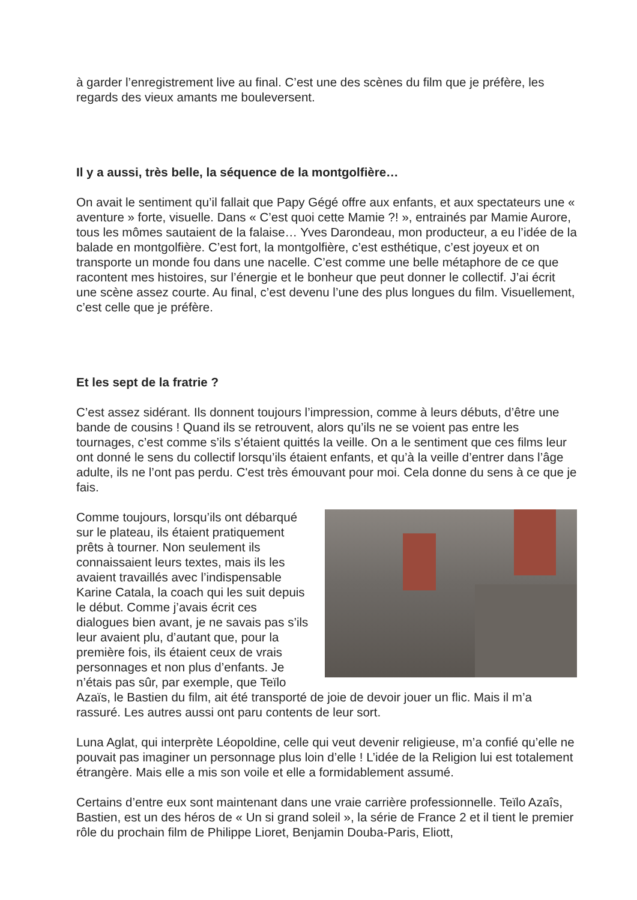à garder l’enregistrement live au final. C’est une des scènes du film que je préfère, les regards des vieux amants me bouleversent.
Il y a aussi, très belle, la séquence de la montgolfière…
On avait le sentiment qu’il fallait que Papy Gégé offre aux enfants, et aux spectateurs une « aventure » forte, visuelle. Dans « C’est quoi cette Mamie ?! », entrainés par Mamie Aurore, tous les mômes sautaient de la falaise… Yves Darondeau, mon producteur, a eu l’idée de la balade en montgolfière. C’est fort, la montgolfière, c’est esthétique, c’est joyeux et on transporte un monde fou dans une nacelle. C’est comme une belle métaphore de ce que racontent mes histoires, sur l’énergie et le bonheur que peut donner le collectif. J’ai écrit une scène assez courte. Au final, c’est devenu l’une des plus longues du film. Visuellement, c’est celle que je préfère.
Et les sept de la fratrie ?
C’est assez sidérant. Ils donnent toujours l’impression, comme à leurs débuts, d’être une bande de cousins ! Quand ils se retrouvent, alors qu’ils ne se voient pas entre les tournages, c’est comme s’ils s’étaient quittés la veille. On a le sentiment que ces films leur ont donné le sens du collectif lorsqu’ils étaient enfants, et qu’à la veille d’entrer dans l’âge adulte, ils ne l’ont pas perdu. C'est très émouvant pour moi. Cela donne du sens à ce que je fais.
Comme toujours, lorsqu’ils ont débarqué sur le plateau, ils étaient pratiquement prêts à tourner. Non seulement ils connaissaient leurs textes, mais ils les avaient travaillés avec l’indispensable Karine Catala, la coach qui les suit depuis le début. Comme j’avais écrit ces dialogues bien avant, je ne savais pas s’ils leur avaient plu, d’autant que, pour la première fois, ils étaient ceux de vrais personnages et non plus d’enfants. Je n’étais pas sûr, par exemple, que Teïlo Azaïs, le Bastien du film, ait été transporté de joie de devoir jouer un flic. Mais il m’a rassuré. Les autres aussi ont paru contents de leur sort.
Luna Aglat, qui interprète Léopoldine, celle qui veut devenir religieuse, m’a confié qu’elle ne pouvait pas imaginer un personnage plus loin d’elle ! L’idée de la Religion lui est totalement étrangère. Mais elle a mis son voile et elle a formidablement assumé.
Certains d’entre eux sont maintenant dans une vraie carrière professionnelle. Teïlo Azaîs, Bastien, est un des héros de « Un si grand soleil », la série de France 2 et il tient le premier rôle du prochain film de Philippe Lioret, Benjamin Douba-Paris, Eliott,